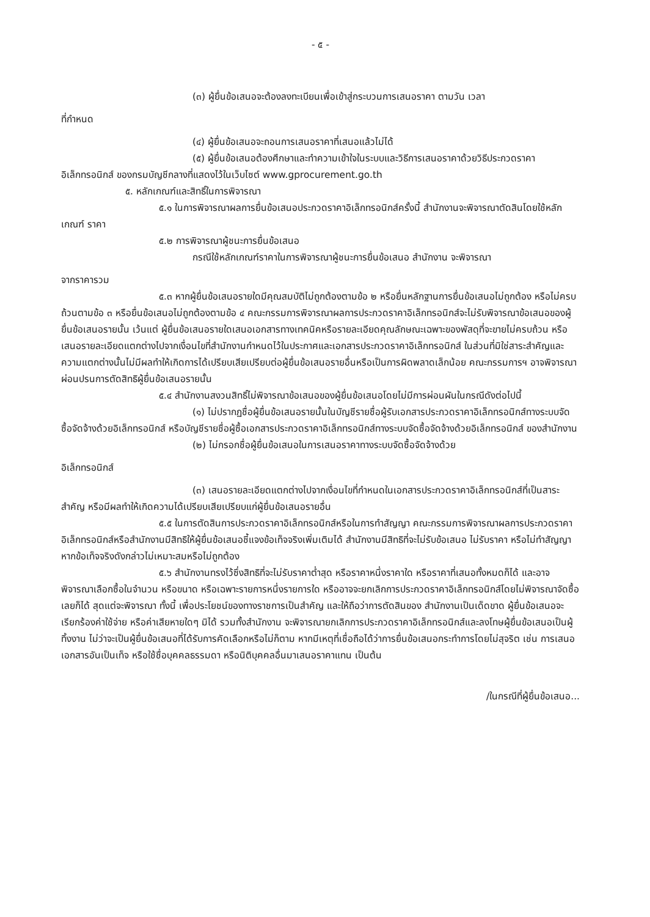- ๕ -
(๓) ผู้ยื่นข้อเสนอจะต้องลงทะเบียนเพื่อเข้าสู่กระบวนการเสนอราคา ตามวัน เวลา
ที่กำหนด
(๔) ผู้ยื่นข้อเสนอจะถอนการเสนอราคาที่เสนอแล้วไม่ได้
(๕) ผู้ยื่นข้อเสนอต้องศึกษาและทำความเข้าใจในระบบและวิธีการเสนอราคาด้วยวิธีประกวดราคาอิเล็กทรอนิกส์ ของกรมบัญชีกลางที่แสดงไว้ในเว็บไซต์ www.gprocurement.go.th
๕. หลักเกณฑ์และสิทธิ์ในการพิจารณา
๕.๑ ในการพิจารณาผลการยื่นข้อเสนอประกวดราคาอิเล็กทรอนิกส์ครั้งนี้ สำนักงานจะพิจารณาตัดสินโดยใช้หลักเกณฑ์ ราคา
๕.๒ การพิจารณาผู้ชนะการยื่นข้อเสนอ
กรณีใช้หลักเกณฑ์ราคาในการพิจารณาผู้ชนะการยื่นข้อเสนอ สำนักงาน จะพิจารณา
จากราคารวม
๕.๓ หากผู้ยื่นข้อเสนอรายใดมีคุณสมบัติไม่ถูกต้องตามข้อ ๒ หรือยื่นหลักฐานการยื่นข้อเสนอไม่ถูกต้อง หรือไม่ครบถ้วนตามข้อ ๓ หรือยื่นข้อเสนอไม่ถูกต้องตามข้อ ๔ คณะกรรมการพิจารณาผลการประกวดราคาอิเล็กทรอนิกส์จะไม่รับพิจารณาข้อเสนอของผู้ยื่นข้อเสนอรายนั้น เว้นแต่ ผู้ยื่นข้อเสนอรายใดเสนอเอกสารทางเทคนิคหรือรายละเอียดคุณลักษณะเฉพาะของพัสดุที่จะขายไม่ครบถ้วน หรือเสนอรายละเอียดแตกต่างไปจากเงื่อนไขที่สำนักงานกำหนดไว้ในประกาศและเอกสารประกวดราคาอิเล็กทรอนิกส์ ในส่วนที่มิใช่สาระสำคัญและความแตกต่างนั้นไม่มีผลทำให้เกิดการได้เปรียบเสียเปรียบต่อผู้ยื่นข้อเสนอรายอื่นหรือเป็นการผิดพลาดเล็กน้อย คณะกรรมการฯ อาจพิจารณาผ่อนปรนการตัดสิทธิผู้ยื่นข้อเสนอรายนั้น
๕.๔ สำนักงานสงวนสิทธิ์ไม่พิจารณาข้อเสนอของผู้ยื่นข้อเสนอโดยไม่มีการผ่อนผันในกรณีดังต่อไปนี้
(๑) ไม่ปรากฏชื่อผู้ยื่นข้อเสนอรายนั้นในบัญชีรายชื่อผู้รับเอกสารประกวดราคาอิเล็กทรอนิกส์ทางระบบจัดซื้อจัดจ้างด้วยอิเล็กทรอนิกส์ หรือบัญชีรายชื่อผู้ซื้อเอกสารประกวดราคาอิเล็กทรอนิกส์ทางระบบจัดซื้อจัดจ้างด้วยอิเล็กทรอนิกส์ ของสำนักงาน
(๒) ไม่กรอกชื่อผู้ยื่นข้อเสนอในการเสนอราคาทางระบบจัดซื้อจัดจ้างด้วย
อิเล็กทรอนิกส์
(๓) เสนอรายละเอียดแตกต่างไปจากเงื่อนไขที่กำหนดในเอกสารประกวดราคาอิเล็กทรอนิกส์ที่เป็นสาระสำคัญ หรือมีผลทำให้เกิดความได้เปรียบเสียเปรียบแก่ผู้ยื่นข้อเสนอรายอื่น
๕.๕ ในการตัดสินการประกวดราคาอิเล็กทรอนิกส์หรือในการทำสัญญา คณะกรรมการพิจารณาผลการประกวดราคาอิเล็กทรอนิกส์หรือสำนักงานมีสิทธิให้ผู้ยื่นข้อเสนอชี้แจงข้อเท็จจริงเพิ่มเติมได้ สำนักงานมีสิทธิที่จะไม่รับข้อเสนอ ไม่รับราคา หรือไม่ทำสัญญา หากข้อเท็จจริงดังกล่าวไม่เหมาะสมหรือไม่ถูกต้อง
๕.๖ สำนักงานทรงไว้ซึ่งสิทธิที่จะไม่รับราคาต่ำสุด หรือราคาหนึ่งราคาใด หรือราคาที่เสนอทั้งหมดก็ได้ และอาจพิจารณาเลือกซื้อในจำนวน หรือขนาด หรือเฉพาะรายการหนึ่งรายการใด หรืออาจจะยกเลิกการประกวดราคาอิเล็กทรอนิกส์โดยไม่พิจารณาจัดซื้อเลยก็ได้ สุดแต่จะพิจารณา ทั้งนี้ เพื่อประโยชน์ของทางราชการเป็นสำคัญ และให้ถือว่าการตัดสินของ สำนักงานเป็นเด็ดขาด ผู้ยื่นข้อเสนอจะเรียกร้องค่าใช้จ่าย หรือค่าเสียหายใดๆ มิได้ รวมทั้งสำนักงาน จะพิจารณายกเลิกการประกวดราคาอิเล็กทรอนิกส์และลงโทษผู้ยื่นข้อเสนอเป็นผู้ทิ้งงาน ไม่ว่าจะเป็นผู้ยื่นข้อเสนอที่ได้รับการคัดเลือกหรือไม่ก็ตาม หากมีเหตุที่เชื่อถือได้ว่าการยื่นข้อเสนอกระทำการโดยไม่สุจริต เช่น การเสนอเอกสารอันเป็นเท็จ หรือใช้ชื่อบุคคลธรรมดา หรือนิติบุคคลอื่นมาเสนอราคาแทน เป็นต้น
/ในกรณีที่ผู้ยื่นข้อเสนอ...